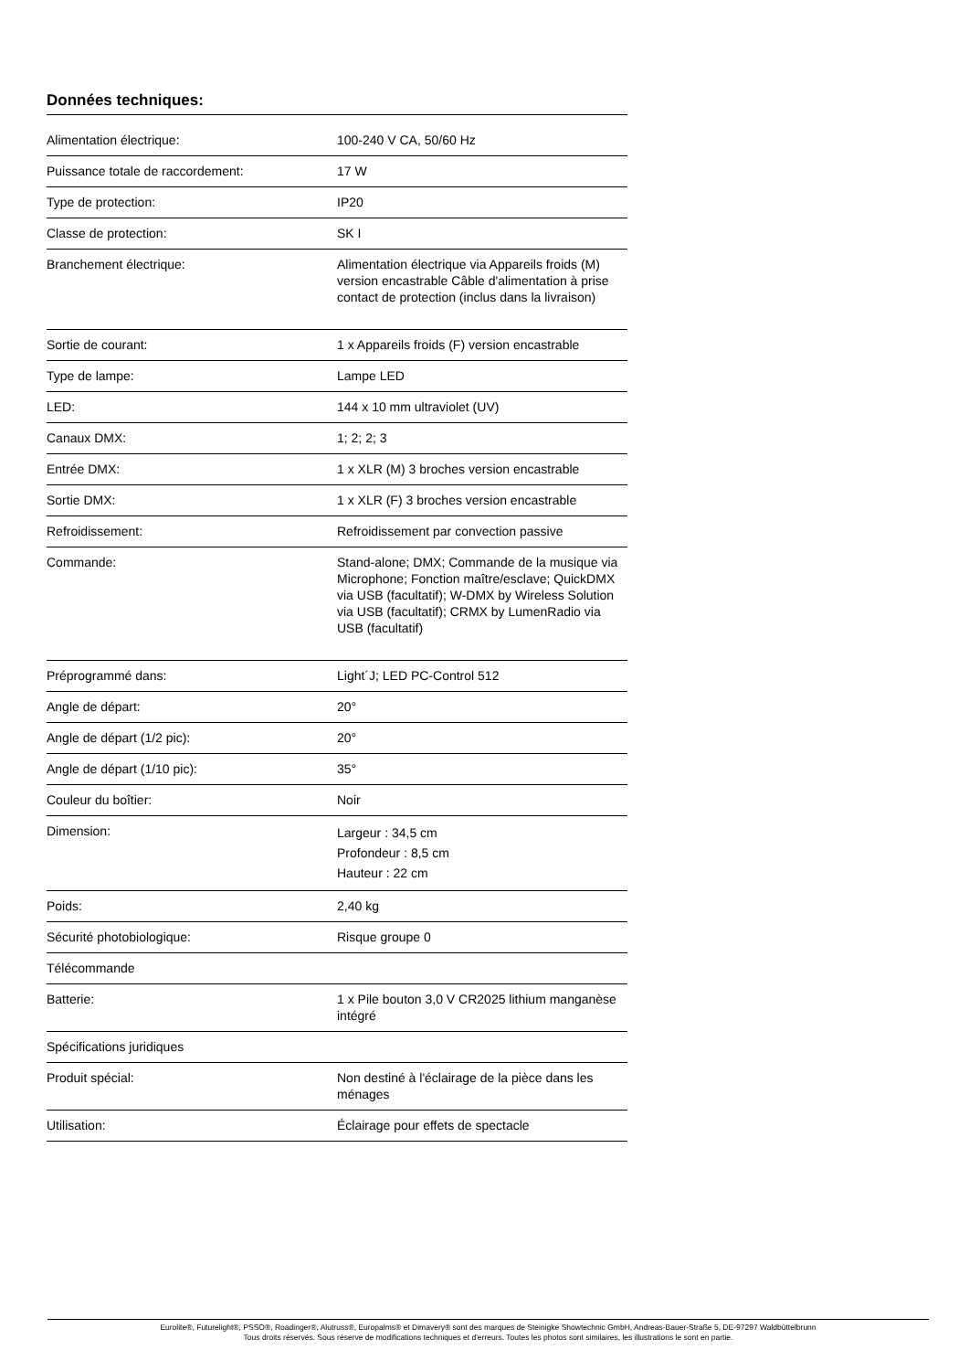Données techniques:
| Alimentation électrique: | 100-240 V CA, 50/60 Hz |
| Puissance totale de raccordement: | 17 W |
| Type de protection: | IP20 |
| Classe de protection: | SK I |
| Branchement électrique: | Alimentation électrique via Appareils froids (M) version encastrable Câble d'alimentation à prise contact de protection (inclus dans la livraison) |
| Sortie de courant: | 1 x Appareils froids (F) version encastrable |
| Type de lampe: | Lampe LED |
| LED: | 144 x 10 mm ultraviolet (UV) |
| Canaux DMX: | 1; 2; 2; 3 |
| Entrée DMX: | 1 x XLR (M) 3 broches version encastrable |
| Sortie DMX: | 1 x XLR (F) 3 broches version encastrable |
| Refroidissement: | Refroidissement par convection passive |
| Commande: | Stand-alone; DMX; Commande de la musique via Microphone; Fonction maître/esclave; QuickDMX via USB (facultatif); W-DMX by Wireless Solution via USB (facultatif); CRMX by LumenRadio via USB (facultatif) |
| Préprogrammé dans: | Light´J; LED PC-Control 512 |
| Angle de départ: | 20° |
| Angle de départ (1/2 pic): | 20° |
| Angle de départ (1/10 pic): | 35° |
| Couleur du boîtier: | Noir |
| Dimension: | Largeur : 34,5 cm Profondeur : 8,5 cm Hauteur : 22 cm |
| Poids: | 2,40 kg |
| Sécurité photobiologique: | Risque groupe 0 |
| Télécommande | |
| Batterie: | 1 x Pile bouton 3,0 V CR2025 lithium manganèse intégré |
| Spécifications juridiques | |
| Produit spécial: | Non destiné à l'éclairage de la pièce dans les ménages |
| Utilisation: | Éclairage pour effets de spectacle |
Eurolite®, Futurelight®, PSSO®, Roadinger®, Alutruss®, Europalms® et Dimavery® sont des marques de Steinigke Showtechnic GmbH, Andreas-Bauer-Straße 5, DE-97297 Waldbüttelbrunn
Tous droits réservés. Sous réserve de modifications techniques et d'erreurs. Toutes les photos sont similaires, les illustrations le sont en partie.